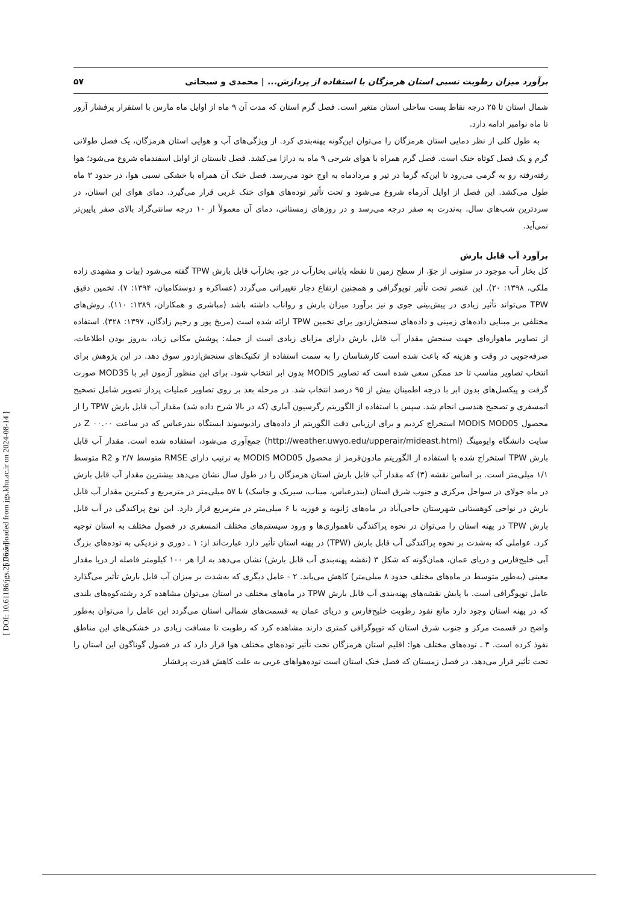[ Downloaded from jgs.khu.ac.ir on 2024-08-14 ]
[ DOI: 10.61186/jgs.25.76.5 ]
برآورد میزان رطوبت نسبی استان هرمزگان با استفاده از پردازش... | محمدی و سبحانی ۵۷
شمال استان تا ۲۵ درجه نقاط پست ساحلی استان متغیر است. فصل گرم استان که مدت آن ۹ ماه از اوایل ماه مارس با استقرار پرفشار آزور تا ماه نوامبر ادامه دارد.
به طول کلی از نظر دمایی استان هرمزگان را می‌توان این‌گونه پهنه‌بندی کرد. از ویژگی‌های آب و هوایی استان هرمزگان، یک فصل طولانی گرم و یک فصل کوتاه خنک است. فصل گرم همراه با هوای شرجی ۹ ماه به درازا می‌کشد. فصل تابستان از اوایل اسفندماه شروع می‌شود؛ هوا رفته‌رفته رو به گرمی می‌رود تا این‌که گرما در تیر و مردادماه به اوج خود می‌رسد. فصل خنک آن همراه با خشکی نسبی هوا، در حدود ۳ ماه طول می‌کشد. این فصل از اوایل آذرماه شروع می‌شود و تحت تأثیر توده‌های هوای خنک غربی قرار می‌گیرد. دمای هوای این استان، در سردترین شب‌های سال، به‌ندرت به صفر درجه می‌رسد و در روزهای زمستانی، دمای آن معمولاً از ۱۰ درجه سانتی‌گراد بالای صفر پایین‌تر نمی‌آید.
برآورد آب قابل بارش
کل بخار آب موجود در ستونی از جوّ، از سطح زمین تا نقطه پایانی بخارآب در جو، بخارآب قابل بارش TPW گفته می‌شود (بیات و مشهدی زاده ملکی، ۱۳۹۸: ۲۰). این عنصر تحت تأثیر توپوگرافی و همچنین ارتفاع دچار تغییراتی می‌گردد (عساکره و دوستکامیان، ۱۳۹۴: ۷). تخمین دقیق TPW می‌تواند تأثیر زیادی در پیش‌بینی جوی و نیز برآورد میزان بارش و رواناب داشته باشد (مباشری و همکاران، ۱۳۸۹: ۱۱۰). روش‌های مختلفی بر مبنایی داده‌های زمینی و داده‌های سنجش‌ازدور برای تخمین TPW ارائه شده است (مریخ پور و رحیم زادگان، ۱۳۹۷: ۳۲۸). استفاده از تصاویر ماهواره‌ای جهت سنجش مقدار آب قابل بارش دارای مزایای زیادی است از جمله: پوشش مکانی زیاد، به‌روز بودن اطلاعات، صرفه‌جویی در وقت و هزینه که باعث شده است کارشناسان را به سمت استفاده از تکنیک‌های سنجش‌ازدور سوق دهد. در این پژوهش برای انتخاب تصاویر مناسب تا حد ممکن سعی شده است که تصاویر MODIS بدون ابر انتخاب شود. برای این منظور آزمون ابر با MOD35 صورت گرفت و پیکسل‌های بدون ابر با درجه اطمینان بیش از ۹۵ درصد انتخاب شد. در مرحله بعد بر روی تصاویر عملیات پرداز تصویر شامل تصحیح اتمسفری و تصحیح هندسی انجام شد. سپس با استفاده از الگوریتم رگرسیون آماری (که در بالا شرح داده شد) مقدار آب قابل بارش TPW را از محصول MODIS MOD05 استخراج کردیم و برای ارزیابی دقت الگوریتم از داده‌های رادیوسوند ایستگاه بندرعباس که در ساعت Z ۰۰.۰۰ در سایت دانشگاه وایومینگ (http://weather.uwyo.edu/upperair/mideast.html) جمع‌آوری می‌شود، استفاده شده است. مقدار آب قابل بارش TPW استخراج شده با استفاده از الگوریتم مادون‌قرمز از محصول MODIS MOD05 به ترتیب دارای RMSE متوسط ۲/۷ و R2 متوسط ۱/۱ میلی‌متر است. بر اساس نقشه (۳) که مقدار آب قابل بارش استان هرمزگان را در طول سال نشان می‌دهد بیشترین مقدار آب قابل بارش در ماه جولای در سواحل مرکزی و جنوب شرق استان (بندرعباس، میناب، سیریک و جاسک) با ۵۷ میلی‌متر در مترمربع و کمترین مقدار آب قابل بارش در نواحی کوهستانی شهرستان حاجی‌آباد در ماه‌های ژانویه و فوریه با ۶ میلی‌متر در مترمربع قرار دارد. این نوع پراکندگی در آب قابل بارش TPW در پهنه استان را می‌توان در نحوه پراکندگی ناهمواری‌ها و ورود سیستم‌های مختلف اتمسفری در فصول مختلف به استان توجیه کرد. عواملی که به‌شدت بر نحوه پراکندگی آب قابل بارش (TPW) در پهنه استان تأثیر دارد عبارت‌اند از: ۱ ـ دوری و نزدیکی به توده‌های بزرگ آبی خلیج‌فارس و دریای عمان، همان‌گونه که شکل ۳ (نقشه پهنه‌بندی آب قابل بارش) نشان می‌دهد به ازا هر ۱۰۰ کیلومتر فاصله از دریا مقدار معینی (به‌طور متوسط در ماه‌های مختلف حدود ۸ میلی‌متر) کاهش می‌یابد. ۲ - عامل دیگری که به‌شدت بر میزان آب قابل بارش تأثیر می‌گذارد عامل توپوگرافی است. با پایش نقشه‌های پهنه‌بندی آب قابل بارش TPW در ماه‌های مختلف در استان می‌توان مشاهده کرد رشته‌کوه‌های بلندی که در پهنه استان وجود دارد مانع نفوذ رطوبت خلیج‌فارس و دریای عمان به قسمت‌های شمالی استان می‌گردد این عامل را می‌توان به‌طور واضح در قسمت مرکز و جنوب شرق استان که توپوگرافی کمتری دارند مشاهده کرد که رطوبت تا مسافت زیادی در خشکی‌های این مناطق نفوذ کرده است. ۳ ـ توده‌های مختلف هوا: اقلیم استان هرمزگان تحت تأثیر توده‌های مختلف هوا قرار دارد که در فصول گوناگون این استان را تحت تأثیر قرار می‌دهد. در فصل زمستان که فصل خنک استان است توده‌هواهای غربی به علت کاهش قدرت پرفشار